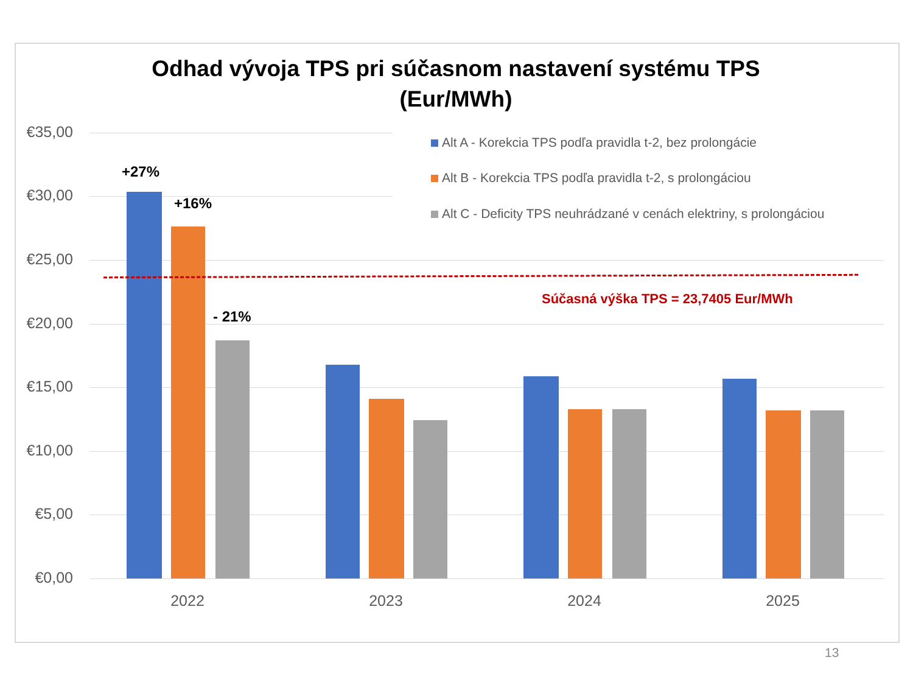Odhad vývoja TPS pri súčasnom nastavení systému TPS
(Eur/MWh)
€35,00
€30,00
€25,00
€20,00
€15,00
€10,00
€5,00
€0,00
2022 2023 2024 2025
Alt A - Korekcia TPS podľa pravidla t-2, bez prolongácie
Alt B - Korekcia TPS podľa pravidla t-2, s prolongáciou
Alt C - Deficity TPS neuhrádzané v cenách elektriny, s prolongáciou
+27%
+16%
- 21%
Súčasná výška TPS = 23,7405 Eur/MWh
13